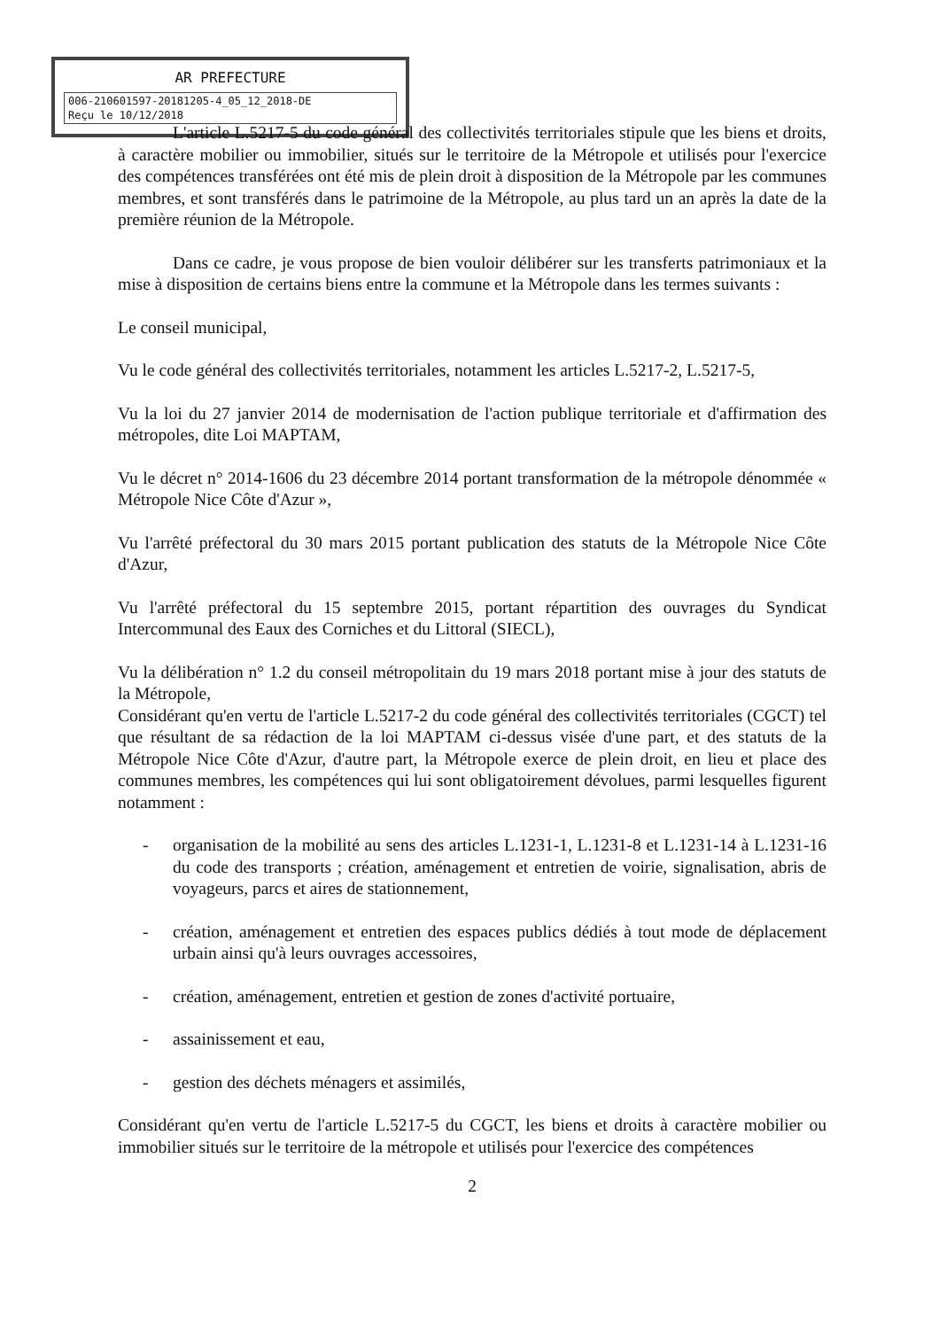AR PREFECTURE
006-210601597-20181205-4_05_12_2018-DE
Reçu le 10/12/2018
L'article L.5217-5 du code général des collectivités territoriales stipule que les biens et droits, à caractère mobilier ou immobilier, situés sur le territoire de la Métropole et utilisés pour l'exercice des compétences transférées ont été mis de plein droit à disposition de la Métropole par les communes membres, et sont transférés dans le patrimoine de la Métropole, au plus tard un an après la date de la première réunion de la Métropole.
Dans ce cadre, je vous propose de bien vouloir délibérer sur les transferts patrimoniaux et la mise à disposition de certains biens entre la commune et la Métropole dans les termes suivants :
Le conseil municipal,
Vu le code général des collectivités territoriales, notamment les articles L.5217-2, L.5217-5,
Vu la loi du 27 janvier 2014 de modernisation de l'action publique territoriale et d'affirmation des métropoles, dite Loi MAPTAM,
Vu le décret n° 2014-1606 du 23 décembre 2014 portant transformation de la métropole dénommée « Métropole Nice Côte d'Azur »,
Vu l'arrêté préfectoral du 30 mars 2015 portant publication des statuts de la Métropole Nice Côte d'Azur,
Vu l'arrêté préfectoral du 15 septembre 2015, portant répartition des ouvrages du Syndicat Intercommunal des Eaux des Corniches et du Littoral (SIECL),
Vu la délibération n° 1.2 du conseil métropolitain du 19 mars 2018 portant mise à jour des statuts de la Métropole,
Considérant qu'en vertu de l'article L.5217-2 du code général des collectivités territoriales (CGCT) tel que résultant de sa rédaction de la loi MAPTAM ci-dessus visée d'une part, et des statuts de la Métropole Nice Côte d'Azur, d'autre part, la Métropole exerce de plein droit, en lieu et place des communes membres, les compétences qui lui sont obligatoirement dévolues, parmi lesquelles figurent notamment :
- organisation de la mobilité au sens des articles L.1231-1, L.1231-8 et L.1231-14 à L.1231-16 du code des transports ; création, aménagement et entretien de voirie, signalisation, abris de voyageurs, parcs et aires de stationnement,
- création, aménagement et entretien des espaces publics dédiés à tout mode de déplacement urbain ainsi qu'à leurs ouvrages accessoires,
- création, aménagement, entretien et gestion de zones d'activité portuaire,
- assainissement et eau,
- gestion des déchets ménagers et assimilés,
Considérant qu'en vertu de l'article L.5217-5 du CGCT, les biens et droits à caractère mobilier ou immobilier situés sur le territoire de la métropole et utilisés pour l'exercice des compétences
2